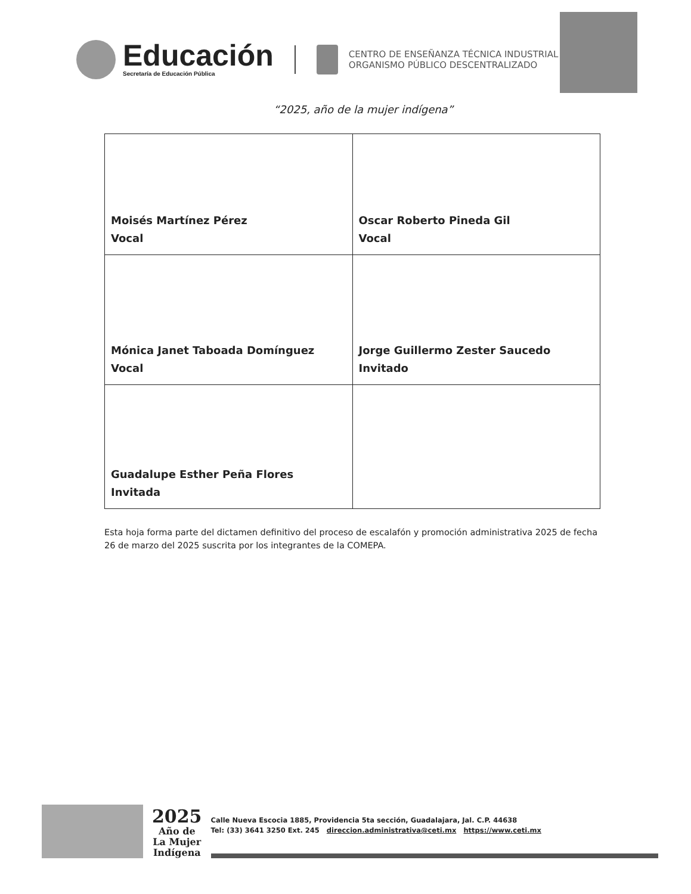Educación
Secretaría de Educación Pública
CENTRO DE ENSEÑANZA TÉCNICA INDUSTRIAL
ORGANISMO PÚBLICO DESCENTRALIZADO
“2025, año de la mujer indígena”
| Moisés Martínez Pérez Vocal | Oscar Roberto Pineda Gil Vocal |
| Mónica Janet Taboada Domínguez Vocal | Jorge Guillermo Zester Saucedo Invitado |
| Guadalupe Esther Peña Flores Invitada | |
Esta hoja forma parte del dictamen definitivo del proceso de escalafón y promoción administrativa 2025 de fecha 26 de marzo del 2025 suscrita por los integrantes de la COMEPA.
2025
Año de
La Mujer
Indígena
Calle Nueva Escocia 1885, Providencia 5ta sección, Guadalajara, Jal. C.P. 44638
Tel: (33) 3641 3250 Ext. 245 direccion.administrativa@ceti.mx https://www.ceti.mx